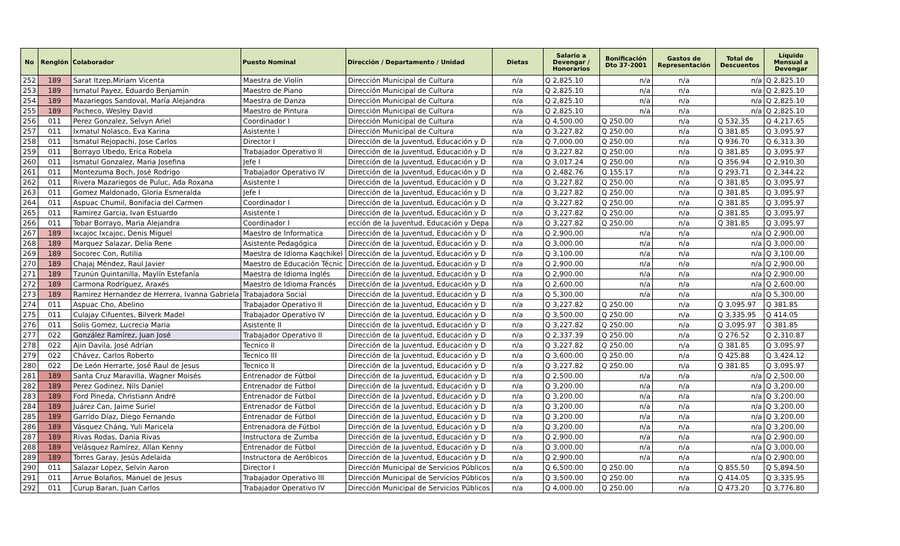| No | Renglón | Colaborador | Puesto Nominal | Dirección / Departamento / Unidad | Dietas | Salario a Devengar / Honorarios | Bonificación Dto 37-2001 | Gastos de Representación | Total de Descuentos | Líquido Mensual a Devengar |
| --- | --- | --- | --- | --- | --- | --- | --- | --- | --- | --- |
| 252 | 189 | Sarat Itzep,Miriam Vicenta | Maestra de Violín | Dirección Municipal de Cultura | n/a | Q 2,825.10 | n/a | n/a | n/a | Q 2,825.10 |
| 253 | 189 | Ismatul Payez, Eduardo Benjamín | Maestro de Piano | Dirección Municipal de Cultura | n/a | Q 2,825.10 | n/a | n/a | n/a | Q 2,825.10 |
| 254 | 189 | Mazariegos Sandoval, María Alejandra | Maestra de Danza | Dirección Municipal de Cultura | n/a | Q 2,825.10 | n/a | n/a | n/a | Q 2,825.10 |
| 255 | 189 | Pacheco, Wesley David | Maestro de Pintura | Dirección Municipal de Cultura | n/a | Q 2,825.10 | n/a | n/a | n/a | Q 2,825.10 |
| 256 | 011 | Perez Gonzalez, Selvyn Ariel | Coordinador I | Dirección Municipal de Cultura | n/a | Q 4,500.00 | Q 250.00 | n/a | Q 532.35 | Q 4,217.65 |
| 257 | 011 | Ixmatul Nolasco, Eva Karina | Asistente I | Dirección Municipal de Cultura | n/a | Q 3,227.82 | Q 250.00 | n/a | Q 381.85 | Q 3,095.97 |
| 258 | 011 | Ismatul Rejopachi, Jose Carlos | Director I | Dirección de la Juventud, Educación y D | n/a | Q 7,000.00 | Q 250.00 | n/a | Q 936.70 | Q 6,313.30 |
| 259 | 011 | Borrayo Ubedo, Erica Robela | Trabajador Operativo II | Dirección de la Juventud, Educación y D | n/a | Q 3,227.82 | Q 250.00 | n/a | Q 381.85 | Q 3,095.97 |
| 260 | 011 | Ismatul Gonzalez, Maria Josefina | Jefe I | Dirección de la Juventud, Educación y D | n/a | Q 3,017.24 | Q 250.00 | n/a | Q 356.94 | Q 2,910.30 |
| 261 | 011 | Montezuma Boch, José Rodrigo | Trabajador Operativo IV | Dirección de la Juventud, Educación y D | n/a | Q 2,482.76 | Q 155.17 | n/a | Q 293.71 | Q 2,344.22 |
| 262 | 011 | Rivera Mazariegos de Puluc, Ada Roxana | Asistente I | Dirección de la Juventud, Educación y D | n/a | Q 3,227.82 | Q 250.00 | n/a | Q 381.85 | Q 3,095.97 |
| 263 | 011 | Gomez Maldonado, Gloria Esmeralda | Jefe I | Dirección de la Juventud, Educación y D | n/a | Q 3,227.82 | Q 250.00 | n/a | Q 381.85 | Q 3,095.97 |
| 264 | 011 | Aspuac Chumil, Bonifacia del Carmen | Coordinador I | Dirección de la Juventud, Educación y D | n/a | Q 3,227.82 | Q 250.00 | n/a | Q 381.85 | Q 3,095.97 |
| 265 | 011 | Ramirez Garcia, Ivan Estuardo | Asistente I | Dirección de la Juventud, Educación y D | n/a | Q 3,227.82 | Q 250.00 | n/a | Q 381.85 | Q 3,095.97 |
| 266 | 011 | Tobar Borrayo, Maria Alejandra | Coordinador I | ección de la Juventud, Educación y Depa | n/a | Q 3,227.82 | Q 250.00 | n/a | Q 381.85 | Q 3,095.97 |
| 267 | 189 | Ixcajoc Ixcajoc, Denis Miguel | Maestro de Informatica | Dirección de la Juventud, Educación y D | n/a | Q 2,900.00 | n/a | n/a | n/a | Q 2,900.00 |
| 268 | 189 | Marquez Salazar, Delia Rene | Asistente Pedagógica | Dirección de la Juventud, Educación y D | n/a | Q 3,000.00 | n/a | n/a | n/a | Q 3,000.00 |
| 269 | 189 | Socorec Con, Rutilia | Maestra de Idioma Kaqchikel | Dirección de la Juventud, Educación y D | n/a | Q 3,100.00 | n/a | n/a | n/a | Q 3,100.00 |
| 270 | 189 | Chajaj Méndez, Raul Javier | Maestro de Educación Técnic | Dirección de la Juventud, Educación y D | n/a | Q 2,900.00 | n/a | n/a | n/a | Q 2,900.00 |
| 271 | 189 | Tzunún Quintanilla, Maylín Estefanía | Maestra de Idioma Inglés | Dirección de la Juventud, Educación y D | n/a | Q 2,900.00 | n/a | n/a | n/a | Q 2,900.00 |
| 272 | 189 | Carmona Rodríguez, Araxés | Maestro de Idioma Francés | Dirección de la Juventud, Educación y D | n/a | Q 2,600.00 | n/a | n/a | n/a | Q 2,600.00 |
| 273 | 189 | Ramirez Hernandez de Herrera, Ivanna Gabriela | Trabajadora Social | Dirección de la Juventud, Educación y D | n/a | Q 5,300.00 | n/a | n/a | n/a | Q 5,300.00 |
| 274 | 011 | Aspuac Cho, Abelino | Trabajador Operativo II | Dirección de la Juventud, Educación y D | n/a | Q 3,227.82 | Q 250.00 | n/a | Q 3,095.97 | Q 381.85 |
| 275 | 011 | Culajay Cifuentes, Bilverk Madel | Trabajador Operativo IV | Dirección de la Juventud, Educación y D | n/a | Q 3,500.00 | Q 250.00 | n/a | Q 3,335.95 | Q 414.05 |
| 276 | 011 | Solis Gomez, Lucrecia Maria | Asistente II | Dirección de la Juventud, Educación y D | n/a | Q 3,227.82 | Q 250.00 | n/a | Q 3,095.97 | Q 381.85 |
| 277 | 022 | González Ramírez, Juan José | Trabajador Operativo II | Dirección de la Juventud, Educación y D | n/a | Q 2,337.39 | Q 250.00 | n/a | Q 276.52 | Q 2,310.87 |
| 278 | 022 | Ajin Davila, José Adrían | Tecnico II | Dirección de la Juventud, Educación y D | n/a | Q 3,227.82 | Q 250.00 | n/a | Q 381.85 | Q 3,095.97 |
| 279 | 022 | Chávez, Carlos Roberto | Tecnico III | Dirección de la Juventud, Educación y D | n/a | Q 3,600.00 | Q 250.00 | n/a | Q 425.88 | Q 3,424.12 |
| 280 | 022 | De León Herrarte, José Raul de Jesus | Tecnico II | Dirección de la Juventud, Educación y D | n/a | Q 3,227.82 | Q 250.00 | n/a | Q 381.85 | Q 3,095.97 |
| 281 | 189 | Santa Cruz Maravilla, Wagner Moisés | Entrenador de Fútbol | Dirección de la Juventud, Educación y D | n/a | Q 2,500.00 | n/a | n/a | n/a | Q 2,500.00 |
| 282 | 189 | Perez Godinez, Nils Daniel | Entrenador de Fútbol | Dirección de la Juventud, Educación y D | n/a | Q 3,200.00 | n/a | n/a | n/a | Q 3,200.00 |
| 283 | 189 | Ford Pineda, Christiann André | Entrenador de Fútbol | Dirección de la Juventud, Educación y D | n/a | Q 3,200.00 | n/a | n/a | n/a | Q 3,200.00 |
| 284 | 189 | Juárez Can, Jaime Suriel | Entrenador de Fútbol | Dirección de la Juventud, Educación y D | n/a | Q 3,200.00 | n/a | n/a | n/a | Q 3,200.00 |
| 285 | 189 | Garrido Díaz, Diego Fernando | Entrenador de Fútbol | Dirección de la Juventud, Educación y D | n/a | Q 3,200.00 | n/a | n/a | n/a | Q 3,200.00 |
| 286 | 189 | Vásquez Cháng, Yuli Maricela | Entrenadora de Fútbol | Dirección de la Juventud, Educación y D | n/a | Q 3,200.00 | n/a | n/a | n/a | Q 3,200.00 |
| 287 | 189 | Rivas Rodas, Dania Rivas | Instructora de Zumba | Dirección de la Juventud, Educación y D | n/a | Q 2,900.00 | n/a | n/a | n/a | Q 2,900.00 |
| 288 | 189 | Velásquez Ramírez, Allan Kenny | Entrenador de Fútbol | Dirección de la Juventud, Educación y D | n/a | Q 3,000.00 | n/a | n/a | n/a | Q 3,000.00 |
| 289 | 189 | Torres Garay, Jesús Adelaida | Instructora de Aeróbicos | Dirección de la Juventud, Educación y D | n/a | Q 2,900.00 | n/a | n/a | n/a | Q 2,900.00 |
| 290 | 011 | Salazar Lopez, Selvin Aaron | Director I | Dirección Municipal de Servicios Públicos | n/a | Q 6,500.00 | Q 250.00 | n/a | Q 855.50 | Q 5,894.50 |
| 291 | 011 | Arrue Bolaños, Manuel de Jesus | Trabajador Operativo III | Dirección Municipal de Servicios Públicos | n/a | Q 3,500.00 | Q 250.00 | n/a | Q 414.05 | Q 3,335.95 |
| 292 | 011 | Curup Baran, Juan Carlos | Trabajador Operativo IV | Dirección Municipal de Servicios Públicos | n/a | Q 4,000.00 | Q 250.00 | n/a | Q 473.20 | Q 3,776.80 |